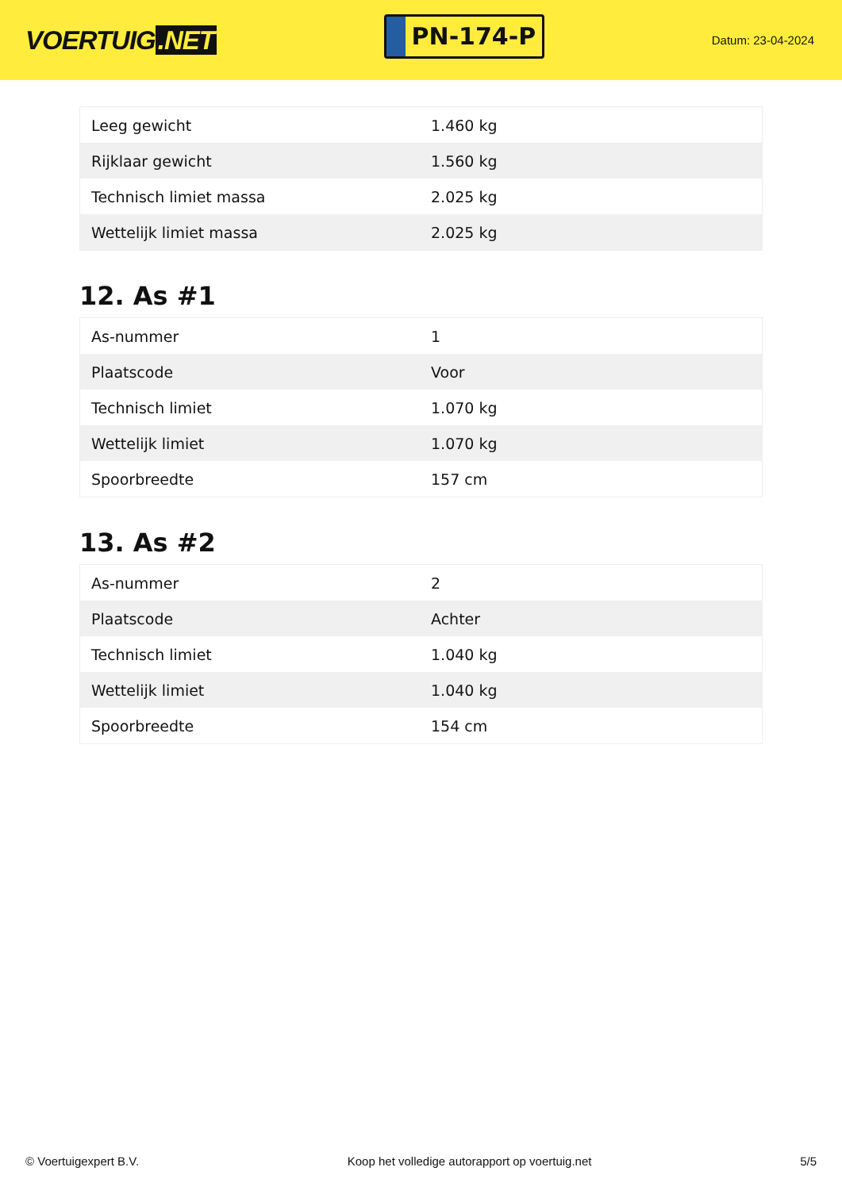VOERTUIG.NET
PN-174-P
Datum: 23-04-2024
| Leeg gewicht | 1.460 kg |
| Rijklaar gewicht | 1.560 kg |
| Technisch limiet massa | 2.025 kg |
| Wettelijk limiet massa | 2.025 kg |
12. As #1
| As-nummer | 1 |
| Plaatscode | Voor |
| Technisch limiet | 1.070 kg |
| Wettelijk limiet | 1.070 kg |
| Spoorbreedte | 157 cm |
13. As #2
| As-nummer | 2 |
| Plaatscode | Achter |
| Technisch limiet | 1.040 kg |
| Wettelijk limiet | 1.040 kg |
| Spoorbreedte | 154 cm |
© Voertuigexpert B.V. Koop het volledige autorapport op voertuig.net 5/5